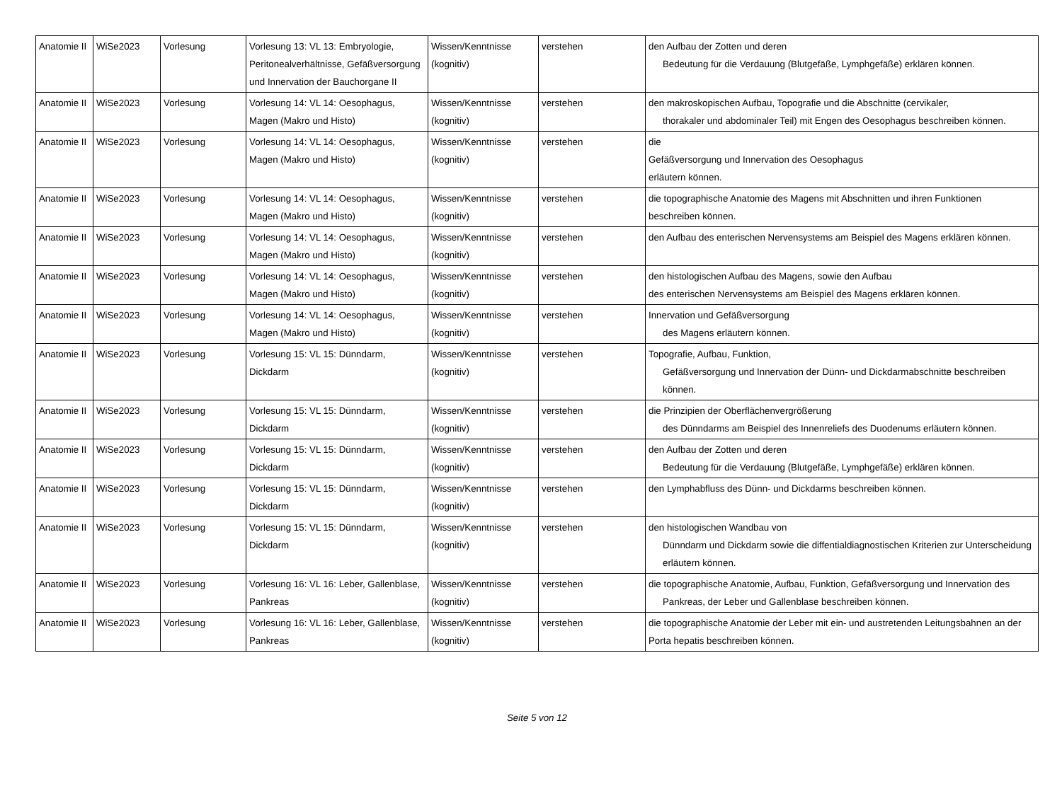| Anatomie II | WiSe2023 | Vorlesung | Vorlesung 13: VL 13: Embryologie, Peritonealverhältnisse, Gefäßversorgung und Innervation der Bauchorgane II | Wissen/Kenntnisse (kognitiv) | verstehen | den Aufbau der Zotten und deren Bedeutung für die Verdauung (Blutgefäße, Lymphgefäße) erklären können. |
| Anatomie II | WiSe2023 | Vorlesung | Vorlesung 14: VL 14: Oesophagus, Magen (Makro und Histo) | Wissen/Kenntnisse (kognitiv) | verstehen | den makroskopischen Aufbau, Topografie und die Abschnitte (cervikaler, thorakaler und abdominaler Teil) mit Engen des Oesophagus beschreiben können. |
| Anatomie II | WiSe2023 | Vorlesung | Vorlesung 14: VL 14: Oesophagus, Magen (Makro und Histo) | Wissen/Kenntnisse (kognitiv) | verstehen | die Gefäßversorgung und Innervation des Oesophagus erläutern können. |
| Anatomie II | WiSe2023 | Vorlesung | Vorlesung 14: VL 14: Oesophagus, Magen (Makro und Histo) | Wissen/Kenntnisse (kognitiv) | verstehen | die topographische Anatomie des Magens mit Abschnitten und ihren Funktionen beschreiben können. |
| Anatomie II | WiSe2023 | Vorlesung | Vorlesung 14: VL 14: Oesophagus, Magen (Makro und Histo) | Wissen/Kenntnisse (kognitiv) | verstehen | den Aufbau des enterischen Nervensystems am Beispiel des Magens erklären können. |
| Anatomie II | WiSe2023 | Vorlesung | Vorlesung 14: VL 14: Oesophagus, Magen (Makro und Histo) | Wissen/Kenntnisse (kognitiv) | verstehen | den histologischen Aufbau des Magens, sowie den Aufbau des enterischen Nervensystems am Beispiel des Magens erklären können. |
| Anatomie II | WiSe2023 | Vorlesung | Vorlesung 14: VL 14: Oesophagus, Magen (Makro und Histo) | Wissen/Kenntnisse (kognitiv) | verstehen | Innervation und Gefäßversorgung des Magens erläutern können. |
| Anatomie II | WiSe2023 | Vorlesung | Vorlesung 15: VL 15: Dünndarm, Dickdarm | Wissen/Kenntnisse (kognitiv) | verstehen | Topografie, Aufbau, Funktion, Gefäßversorgung und Innervation der Dünn- und Dickdarmabschnitte beschreiben können. |
| Anatomie II | WiSe2023 | Vorlesung | Vorlesung 15: VL 15: Dünndarm, Dickdarm | Wissen/Kenntnisse (kognitiv) | verstehen | die Prinzipien der Oberflächenvergrößerung des Dünndarms am Beispiel des Innenreliefs des Duodenums erläutern können. |
| Anatomie II | WiSe2023 | Vorlesung | Vorlesung 15: VL 15: Dünndarm, Dickdarm | Wissen/Kenntnisse (kognitiv) | verstehen | den Aufbau der Zotten und deren Bedeutung für die Verdauung (Blutgefäße, Lymphgefäße) erklären können. |
| Anatomie II | WiSe2023 | Vorlesung | Vorlesung 15: VL 15: Dünndarm, Dickdarm | Wissen/Kenntnisse (kognitiv) | verstehen | den Lymphabfluss des Dünn- und Dickdarms beschreiben können. |
| Anatomie II | WiSe2023 | Vorlesung | Vorlesung 15: VL 15: Dünndarm, Dickdarm | Wissen/Kenntnisse (kognitiv) | verstehen | den histologischen Wandbau von Dünndarm und Dickdarm sowie die diffentialdiagnostischen Kriterien zur Unterscheidung erläutern können. |
| Anatomie II | WiSe2023 | Vorlesung | Vorlesung 16: VL 16: Leber, Gallenblase, Pankreas | Wissen/Kenntnisse (kognitiv) | verstehen | die topographische Anatomie, Aufbau, Funktion, Gefäßversorgung und Innervation des Pankreas, der Leber und Gallenblase beschreiben können. |
| Anatomie II | WiSe2023 | Vorlesung | Vorlesung 16: VL 16: Leber, Gallenblase, Pankreas | Wissen/Kenntnisse (kognitiv) | verstehen | die topographische Anatomie der Leber mit ein- und austretenden Leitungsbahnen an der Porta hepatis beschreiben können. |
Seite 5 von 12